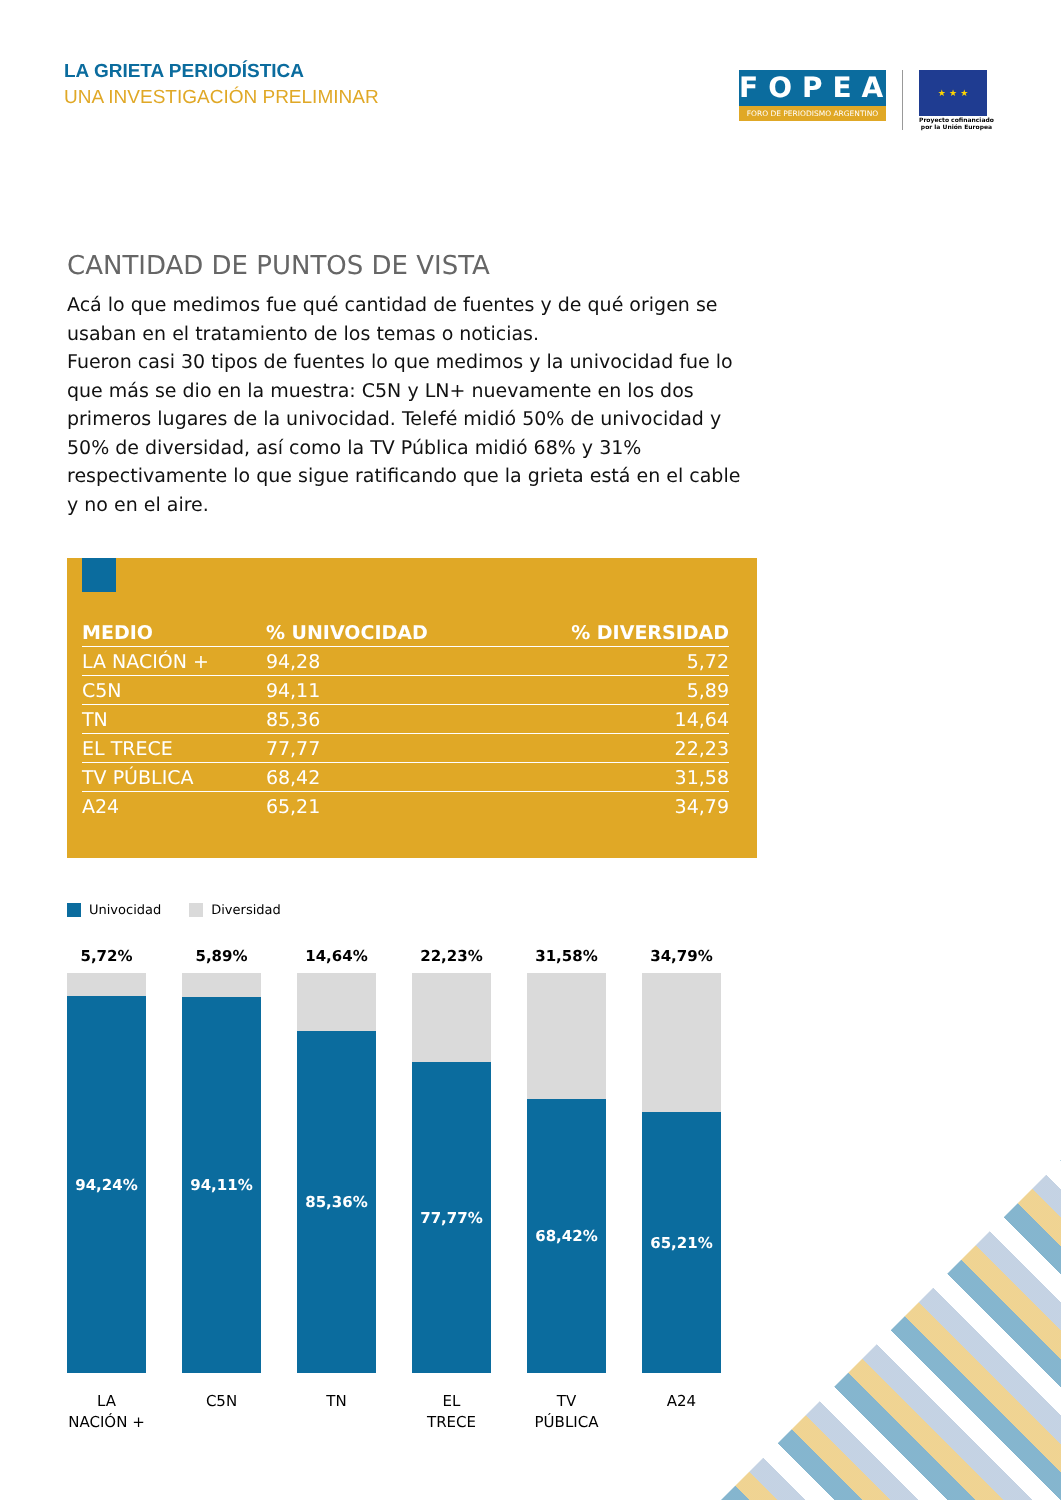LA GRIETA PERIODÍSTICA
UNA INVESTIGACIÓN PRELIMINAR
FOPEA
FORO DE PERIODISMO ARGENTINO
★ ★ ★
Proyecto cofinanciado
por la Unión Europea
CANTIDAD DE PUNTOS DE VISTA
Acá lo que medimos fue qué cantidad de fuentes y de qué origen se usaban en el tratamiento de los temas o noticias.
Fueron casi 30 tipos de fuentes lo que medimos y la univocidad fue lo que más se dio en la muestra: C5N y LN+ nuevamente en los dos primeros lugares de la univocidad. Telefé midió 50% de univocidad y 50% de diversidad, así como la TV Pública midió 68% y 31% respectivamente lo que sigue ratificando que la grieta está en el cable y no en el aire.
| MEDIO | % UNIVOCIDAD | % DIVERSIDAD |
| --- | --- | --- |
| LA NACIÓN + | 94,28 | 5,72 |
| C5N | 94,11 | 5,89 |
| TN | 85,36 | 14,64 |
| EL TRECE | 77,77 | 22,23 |
| TV PÚBLICA | 68,42 | 31,58 |
| A24 | 65,21 | 34,79 |
Univocidad Diversidad
5,72%
94,24%
LA
NACIÓN +
5,89%
94,11%
C5N
14,64%
85,36%
TN
22,23%
77,77%
EL
TRECE
31,58%
68,42%
TV
PÚBLICA
34,79%
65,21%
A24